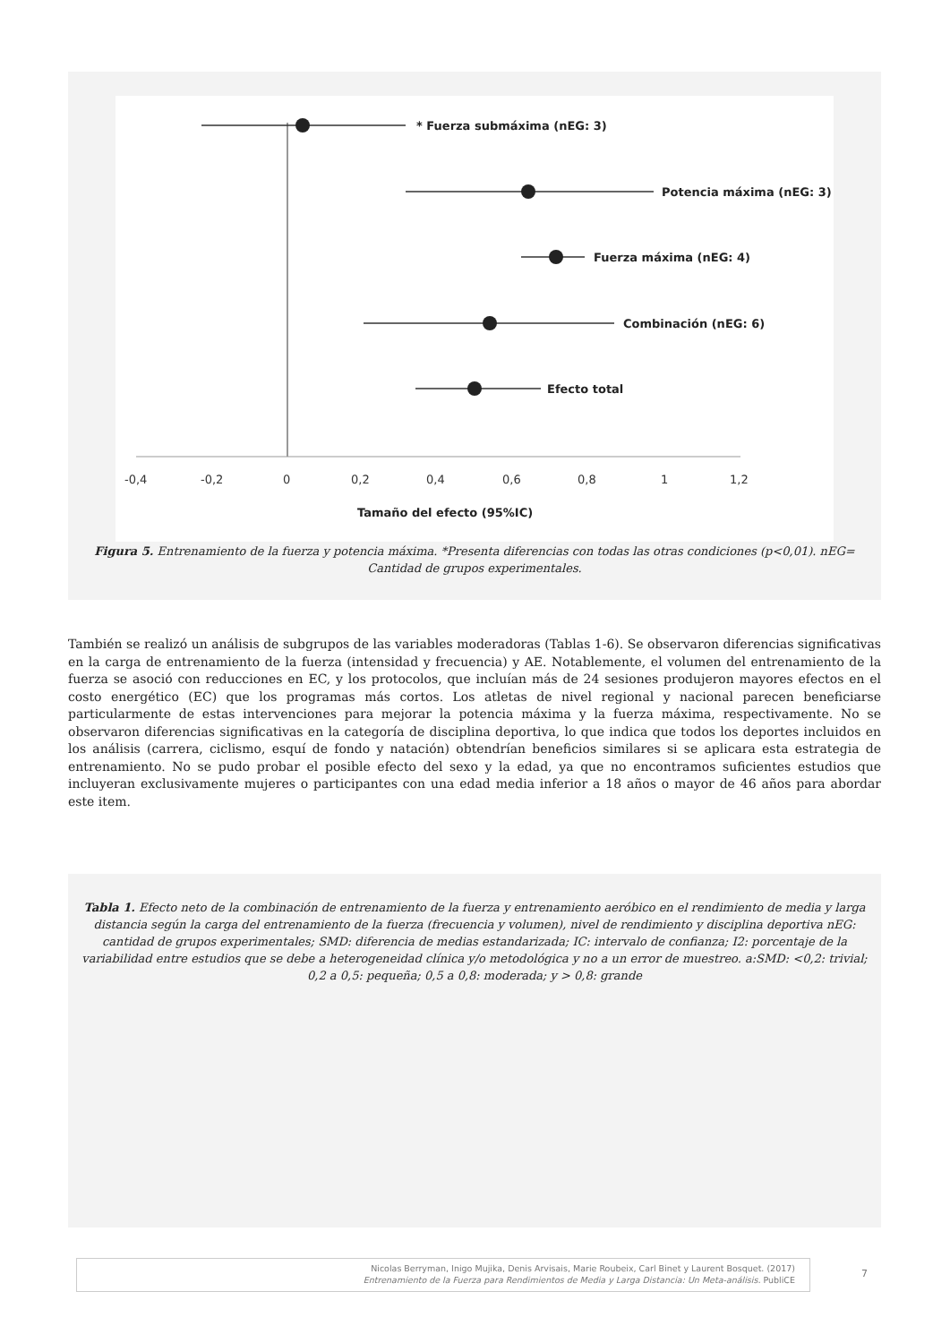* Fuerza submáxima (nEG: 3)
Potencia máxima (nEG: 3)
Fuerza máxima (nEG: 4)
Combinación (nEG: 6)
Efecto total
Tamaño del efecto (95%IC)
-0,4
-0,2
0
0,2
0,4
0,6
0,8
1
1,2
Figura 5. Entrenamiento de la fuerza y potencia máxima. *Presenta diferencias con todas las otras condiciones (p<0,01). nEG= Cantidad de grupos experimentales.
También se realizó un análisis de subgrupos de las variables moderadoras (Tablas 1-6). Se observaron diferencias significativas en la carga de entrenamiento de la fuerza (intensidad y frecuencia) y AE. Notablemente, el volumen del entrenamiento de la fuerza se asoció con reducciones en EC, y los protocolos, que incluían más de 24 sesiones produjeron mayores efectos en el costo energético (EC) que los programas más cortos. Los atletas de nivel regional y nacional parecen beneficiarse particularmente de estas intervenciones para mejorar la potencia máxima y la fuerza máxima, respectivamente. No se observaron diferencias significativas en la categoría de disciplina deportiva, lo que indica que todos los deportes incluidos en los análisis (carrera, ciclismo, esquí de fondo y natación) obtendrían beneficios similares si se aplicara esta estrategia de entrenamiento. No se pudo probar el posible efecto del sexo y la edad, ya que no encontramos suficientes estudios que incluyeran exclusivamente mujeres o participantes con una edad media inferior a 18 años o mayor de 46 años para abordar este item.
Tabla 1. Efecto neto de la combinación de entrenamiento de la fuerza y entrenamiento aeróbico en el rendimiento de media y larga distancia según la carga del entrenamiento de la fuerza (frecuencia y volumen), nivel de rendimiento y disciplina deportiva nEG: cantidad de grupos experimentales; SMD: diferencia de medias estandarizada; IC: intervalo de confianza; I2: porcentaje de la variabilidad entre estudios que se debe a heterogeneidad clínica y/o metodológica y no a un error de muestreo. a:SMD: <0,2: trivial; 0,2 a 0,5: pequeña; 0,5 a 0,8: moderada; y > 0,8: grande
Nicolas Berryman, Inigo Mujika, Denis Arvisais, Marie Roubeix, Carl Binet y Laurent Bosquet. (2017)
Entrenamiento de la Fuerza para Rendimientos de Media y Larga Distancia: Un Meta-análisis. PubliCE
7